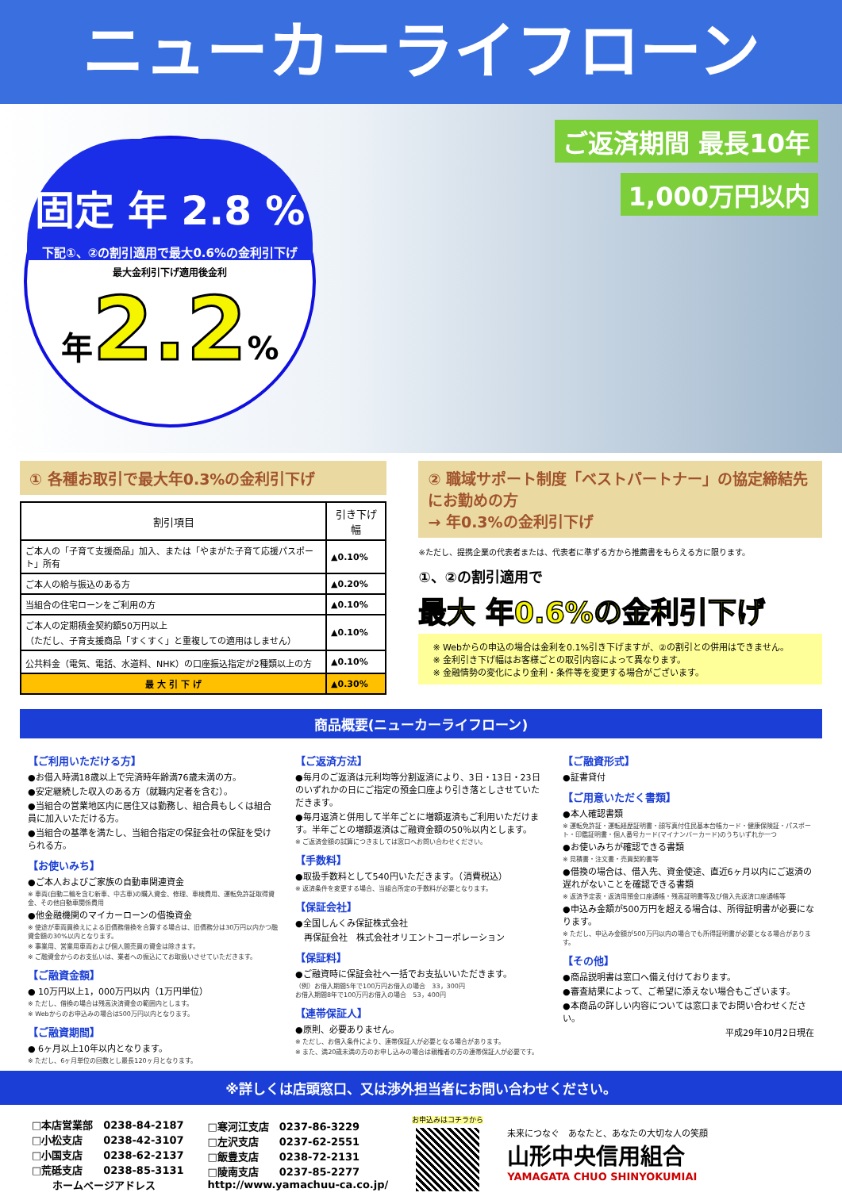ニューカーライフローン
固定 年 2.8 %
下記①、②の割引適用で最大0.6%の金利引下げ
最大金利引下げ適用後金利
年 2.2%
ご返済期間 最長10年
1,000万円以内
① 各種お取引で最大年0.3%の金利引下げ
| 割引項目 | 引き下げ幅 |
| --- | --- |
| ご本人の「子育て支援商品」加入、または「やまがた子育て応援パスポート」所有 | ▲0.10% |
| ご本人の給与振込のある方 | ▲0.20% |
| 当組合の住宅ローンをご利用の方 | ▲0.10% |
| ご本人の定期積金契約額50万円以上 （ただし、子育支援商品「すくすく」と重複しての適用はしません） | ▲0.10% |
| 公共料金（電気、電話、水道料、NHK）の口座振込指定が2種類以上の方 | ▲0.10% |
| 最 大 引 下 げ | ▲0.30% |
② 職域サポート制度「ベストパートナー」の協定締結先にお勤めの方
→ 年0.3%の金利引下げ
※ただし、提携企業の代表者または、代表者に準ずる方から推薦書をもらえる方に限ります。
①、②の割引適用で
最大 年0.6%の金利引下げ
※ Webからの申込の場合は金利を0.1%引き下げますが、②の割引との併用はできません。
※ 金利引き下げ幅はお客様ごとの取引内容によって異なります。
※ 金融情勢の変化により金利・条件等を変更する場合がございます。
商品概要(ニューカーライフローン)
【ご利用いただける方】
●お借入時満18歳以上で完済時年齢満76歳未満の方。
●安定継続した収入のある方（就職内定者を含む）。
●当組合の営業地区内に居住又は勤務し、組合員もしくは組合員に加入いただける方。
●当組合の基準を満たし、当組合指定の保証会社の保証を受けられる方。
【お使いみち】
●ご本人およびご家族の自動車関連資金
※ 車両(自動二輪を含む新車、中古車)の購入資金、修理、車検費用、運転免許証取得資金、その他自動車関係費用
●他金融機関のマイカーローンの借換資金
※ 使途が車両買換えによる旧債務借換を合算する場合は、旧債務分は30万円以内かつ融資金額の30%以内となります。
※ 事業用、営業用車両および個人間売買の資金は除きます。
※ ご融資金からのお支払いは、業者への振込にてお取扱いさせていただきます。
【ご融資金額】
● 10万円以上1，000万円以内（1万円単位）
※ ただし、借換の場合は残高決済資金の範囲内とします。
※ Webからのお申込みの場合は500万円以内となります。
【ご融資期間】
● 6ヶ月以上10年以内となります。
※ ただし、6ヶ月単位の回数とし最長120ヶ月となります。
【ご返済方法】
●毎月のご返済は元利均等分割返済により、3日・13日・23日のいずれかの日にご指定の預金口座より引き落としさせていただきます。
●毎月返済と併用して半年ごとに増額返済もご利用いただけます。半年ごとの増額返済はご融資金額の50％以内とします。
※ ご返済金額の試算につきましては窓口へお問い合わせください。
【手数料】
●取扱手数料として540円いただきます。（消費税込）
※ 返済条件を変更する場合、当組合所定の手数料が必要となります。
【保証会社】
●全国しんくみ保証株式会社
　再保証会社　株式会社オリエントコーポレーション
【保証料】
●ご融資時に保証会社へ一括でお支払いいただきます。
（例）お借入期間5年で100万円お借入の場合　33，300円
お借入期間8年で100万円お借入の場合　53，400円
【連帯保証人】
●原則、必要ありません。
※ ただし、お借入条件により、連帯保証人が必要となる場合があります。
※ また、満20歳未満の方のお申し込みの場合は親権者の方の連帯保証人が必要です。
【ご融資形式】
●証書貸付
【ご用意いただく書類】
●本人確認書類
※ 運転免許証・運転経歴証明書・顔写真付住民基本台帳カード・健康保険証・パスポート・印鑑証明書・個人番号カード(マイナンバーカード)のうちいずれか一つ
●お使いみちが確認できる書類
※ 見積書・注文書・売買契約書等
●借換の場合は、借入先、資金使途、直近6ヶ月以内にご返済の遅れがないことを確認できる書類
※ 返済予定表・返済用預金口座通帳・残高証明書等及び借入先返済口座通帳等
●申込み金額が500万円を超える場合は、所得証明書が必要になります。
※ ただし、申込み金額が500万円以内の場合でも所得証明書が必要となる場合があります。
【その他】
●商品説明書は窓口へ備え付けております。
●審査結果によって、ご希望に添えない場合もございます。
●本商品の詳しい内容については窓口までお問い合わせください。
平成29年10月2日現在
※詳しくは店頭窓口、又は渉外担当者にお問い合わせください。
□本店営業部　0238-84-2187
□小松支店　　0238-42-3107
□小国支店　　0238-62-2137
□荒砥支店　　0238-85-3131
　　ホームページアドレス
□寒河江支店　0237-86-3229
□左沢支店　　0237-62-2551
□飯豊支店　　0238-72-2131
□陵南支店　　0237-85-2277
http://www.yamachuu-ca.co.jp/
お申込みはコチラから
未来につなぐ　あなたと、あなたの大切な人の笑顔
山形中央信用組合
YAMAGATA CHUO SHINYOKUMIAI